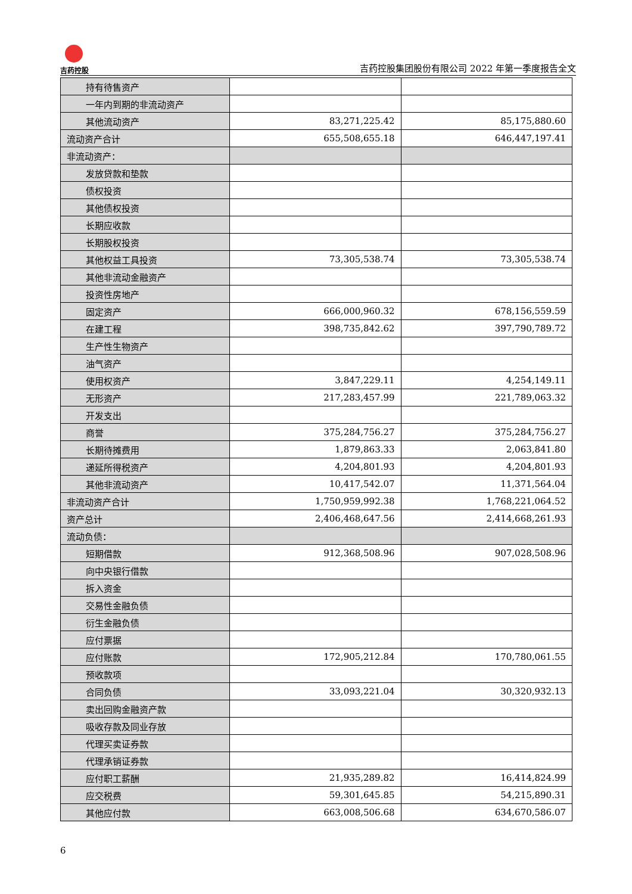吉药控股
吉药控股集团股份有限公司 2022 年第一季度报告全文
| 持有待售资产 | | |
| 一年内到期的非流动资产 | | |
| 其他流动资产 | 83,271,225.42 | 85,175,880.60 |
| 流动资产合计 | 655,508,655.18 | 646,447,197.41 |
| 非流动资产： | | |
| 发放贷款和垫款 | | |
| 债权投资 | | |
| 其他债权投资 | | |
| 长期应收款 | | |
| 长期股权投资 | | |
| 其他权益工具投资 | 73,305,538.74 | 73,305,538.74 |
| 其他非流动金融资产 | | |
| 投资性房地产 | | |
| 固定资产 | 666,000,960.32 | 678,156,559.59 |
| 在建工程 | 398,735,842.62 | 397,790,789.72 |
| 生产性生物资产 | | |
| 油气资产 | | |
| 使用权资产 | 3,847,229.11 | 4,254,149.11 |
| 无形资产 | 217,283,457.99 | 221,789,063.32 |
| 开发支出 | | |
| 商誉 | 375,284,756.27 | 375,284,756.27 |
| 长期待摊费用 | 1,879,863.33 | 2,063,841.80 |
| 递延所得税资产 | 4,204,801.93 | 4,204,801.93 |
| 其他非流动资产 | 10,417,542.07 | 11,371,564.04 |
| 非流动资产合计 | 1,750,959,992.38 | 1,768,221,064.52 |
| 资产总计 | 2,406,468,647.56 | 2,414,668,261.93 |
| 流动负债： | | |
| 短期借款 | 912,368,508.96 | 907,028,508.96 |
| 向中央银行借款 | | |
| 拆入资金 | | |
| 交易性金融负债 | | |
| 衍生金融负债 | | |
| 应付票据 | | |
| 应付账款 | 172,905,212.84 | 170,780,061.55 |
| 预收款项 | | |
| 合同负债 | 33,093,221.04 | 30,320,932.13 |
| 卖出回购金融资产款 | | |
| 吸收存款及同业存放 | | |
| 代理买卖证券款 | | |
| 代理承销证券款 | | |
| 应付职工薪酬 | 21,935,289.82 | 16,414,824.99 |
| 应交税费 | 59,301,645.85 | 54,215,890.31 |
| 其他应付款 | 663,008,506.68 | 634,670,586.07 |
6